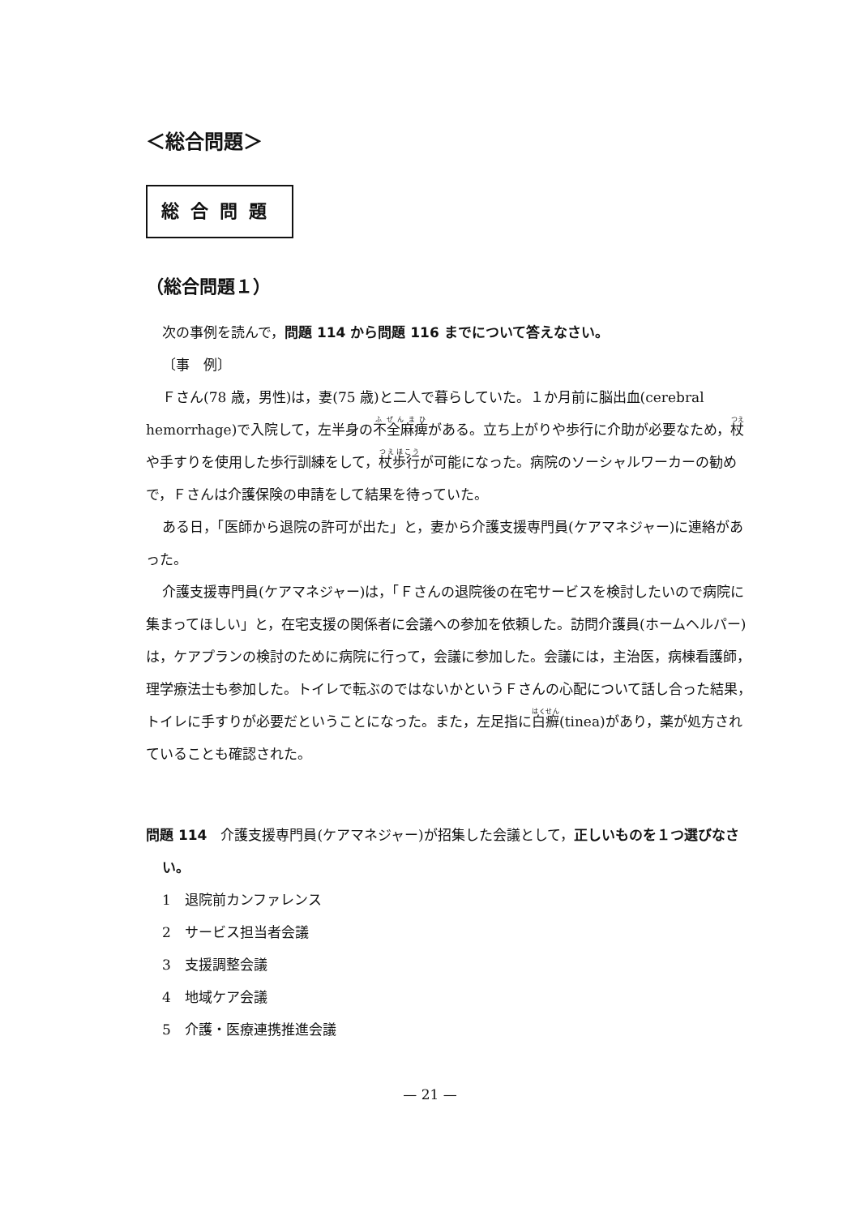＜総合問題＞
総合問題
（総合問題１）
次の事例を読んで，問題 114 から問題 116 までについて答えなさい。
〔事　例〕
Ｆさん(78 歳，男性)は，妻(75 歳)と二人で暮らしていた。１か月前に脳出血(cerebral hemorrhage)で入院して，左半身の不全麻痺がある。立ち上がりや歩行に介助が必要なため，杖や手すりを使用した歩行訓練をして，杖歩行が可能になった。病院のソーシャルワーカーの勧めで，Ｆさんは介護保険の申請をして結果を待っていた。
ある日，「医師から退院の許可が出た」と，妻から介護支援専門員(ケアマネジャー)に連絡があった。
介護支援専門員(ケアマネジャー)は，「Ｆさんの退院後の在宅サービスを検討したいので病院に集まってほしい」と，在宅支援の関係者に会議への参加を依頼した。訪問介護員(ホームヘルパー)は，ケアプランの検討のために病院に行って，会議に参加した。会議には，主治医，病棟看護師，理学療法士も参加した。トイレで転ぶのではないかというＦさんの心配について話し合った結果，トイレに手すりが必要だということになった。また，左足指に白癬(tinea)があり，薬が処方されていることも確認された。
問題 114　介護支援専門員(ケアマネジャー)が招集した会議として，正しいものを１つ選びなさい。
1　退院前カンファレンス
2　サービス担当者会議
3　支援調整会議
4　地域ケア会議
5　介護・医療連携推進会議
— 21 —